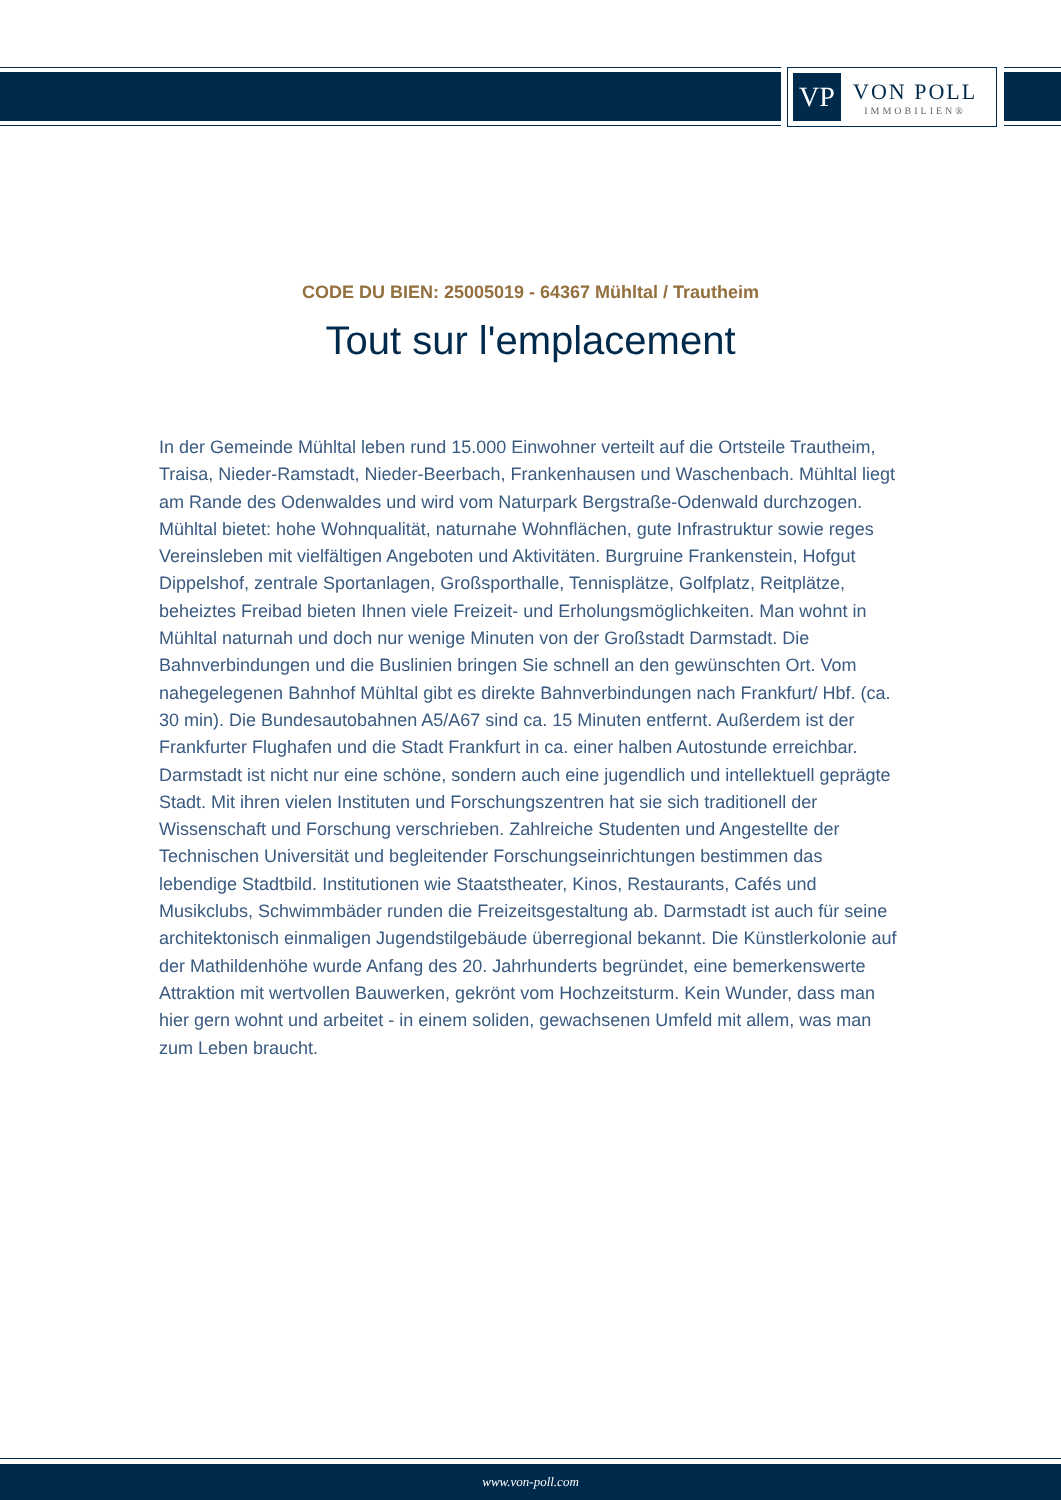VP
VON POLL
IMMOBILIEN®
CODE DU BIEN: 25005019 - 64367 Mühltal / Trautheim
Tout sur l'emplacement
In der Gemeinde Mühltal leben rund 15.000 Einwohner verteilt auf die Ortsteile Trautheim, Traisa, Nieder-Ramstadt, Nieder-Beerbach, Frankenhausen und Waschenbach. Mühltal liegt am Rande des Odenwaldes und wird vom Naturpark Bergstraße-Odenwald durchzogen. Mühltal bietet: hohe Wohnqualität, naturnahe Wohnflächen, gute Infrastruktur sowie reges Vereinsleben mit vielfältigen Angeboten und Aktivitäten. Burgruine Frankenstein, Hofgut Dippelshof, zentrale Sportanlagen, Großsporthalle, Tennisplätze, Golfplatz, Reitplätze, beheiztes Freibad bieten Ihnen viele Freizeit- und Erholungsmöglichkeiten. Man wohnt in Mühltal naturnah und doch nur wenige Minuten von der Großstadt Darmstadt. Die Bahnverbindungen und die Buslinien bringen Sie schnell an den gewünschten Ort. Vom nahegelegenen Bahnhof Mühltal gibt es direkte Bahnverbindungen nach Frankfurt/ Hbf. (ca. 30 min). Die Bundesautobahnen A5/A67 sind ca. 15 Minuten entfernt. Außerdem ist der Frankfurter Flughafen und die Stadt Frankfurt in ca. einer halben Autostunde erreichbar. Darmstadt ist nicht nur eine schöne, sondern auch eine jugendlich und intellektuell geprägte Stadt. Mit ihren vielen Instituten und Forschungszentren hat sie sich traditionell der Wissenschaft und Forschung verschrieben. Zahlreiche Studenten und Angestellte der Technischen Universität und begleitender Forschungseinrichtungen bestimmen das lebendige Stadtbild. Institutionen wie Staatstheater, Kinos, Restaurants, Cafés und Musikclubs, Schwimmbäder runden die Freizeitsgestaltung ab. Darmstadt ist auch für seine architektonisch einmaligen Jugendstilgebäude überregional bekannt. Die Künstlerkolonie auf der Mathildenhöhe wurde Anfang des 20. Jahrhunderts begründet, eine bemerkenswerte Attraktion mit wertvollen Bauwerken, gekrönt vom Hochzeitsturm. Kein Wunder, dass man hier gern wohnt und arbeitet - in einem soliden, gewachsenen Umfeld mit allem, was man zum Leben braucht.
www.von-poll.com